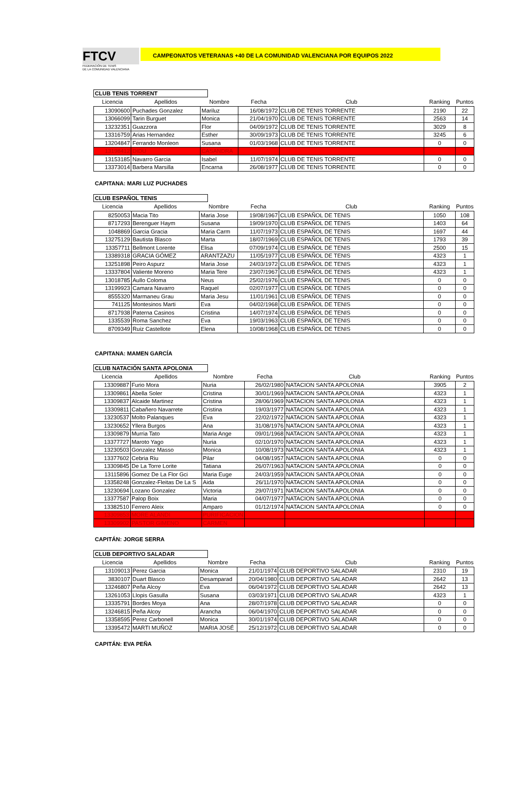FTCV
FEDERACIÓN DE TENIS
DE LA COMUNIDAD VALENCIANA
CAMPEONATOS VETERANAS +40 DE LA COMUNIDAD VALENCIANA POR EQUIPOS 2022
CLUB TENIS TORRENT
| Licencia | Apellidos | Nombre | Fecha | Club | Ranking | Puntos |
| --- | --- | --- | --- | --- | --- | --- |
| 13090600 | Puchades Gonzalez | Mariluz | 16/08/1972 | CLUB DE TENIS TORRENTE | 2190 | 22 |
| 13066099 | Tarin Burguet | Monica | 21/04/1970 | CLUB DE TENIS TORRENTE | 2563 | 14 |
| 13232351 | Guazzora | Flor | 04/09/1972 | CLUB DE TENIS TORRENTE | 3029 | 8 |
| 13316759 | Arias Hernandez | Esther | 30/09/1973 | CLUB DE TENIS TORRENTE | 3245 | 6 |
| 13204847 | Ferrando Monleon | Susana | 01/03/1968 | CLUB DE TENIS TORRENTE | 0 | 0 |
| 13198412 | DIDU | CASANDRA | | | | |
| 13153185 | Navarro Garcia | Isabel | 11/07/1974 | CLUB DE TENIS TORRENTE | 0 | 0 |
| 13373014 | Barbera Marsilla | Encarna | 26/08/1977 | CLUB DE TENIS TORRENTE | 0 | 0 |
CAPITANA: MARI LUZ PUCHADES
CLUB ESPAÑOL TENIS
| Licencia | Apellidos | Nombre | Fecha | Club | Ranking | Puntos |
| --- | --- | --- | --- | --- | --- | --- |
| 8250053 | Macia Tito | Maria Jose | 19/08/1967 | CLUB ESPAÑOL DE TENIS | 1050 | 108 |
| 8717293 | Berenguer Haym | Susana | 19/09/1970 | CLUB ESPAÑOL DE TENIS | 1403 | 64 |
| 1048869 | Garcia Gracia | Maria Carm | 11/07/1973 | CLUB ESPAÑOL DE TENIS | 1697 | 44 |
| 13275129 | Bautista Blasco | Marta | 18/07/1969 | CLUB ESPAÑOL DE TENIS | 1793 | 39 |
| 13357711 | Bellmont Lorente | Elisa | 07/09/1974 | CLUB ESPAÑOL DE TENIS | 2500 | 15 |
| 13389318 | GRACIA GÓMEZ | ARANTZAZU | 11/05/1977 | CLUB ESPAÑOL DE TENIS | 4323 | 1 |
| 13251898 | Peiro Aspurz | Maria Jose | 24/03/1972 | CLUB ESPAÑOL DE TENIS | 4323 | 1 |
| 13337804 | Valiente Moreno | Maria Tere | 23/07/1967 | CLUB ESPAÑOL DE TENIS | 4323 | 1 |
| 13018785 | Aullo Coloma | Neus | 25/02/1976 | CLUB ESPAÑOL DE TENIS | 0 | 0 |
| 13199923 | Camara Navarro | Raquel | 02/07/1977 | CLUB ESPAÑOL DE TENIS | 0 | 0 |
| 8555320 | Marmaneu Grau | Maria Jesu | 11/01/1961 | CLUB ESPAÑOL DE TENIS | 0 | 0 |
| 741125 | Montesinos Marti | Eva | 04/02/1968 | CLUB ESPAÑOL DE TENIS | 0 | 0 |
| 8717938 | Paterna Casinos | Cristina | 14/07/1974 | CLUB ESPAÑOL DE TENIS | 0 | 0 |
| 1335539 | Roma Sanchez | Eva | 19/03/1963 | CLUB ESPAÑOL DE TENIS | 0 | 0 |
| 8709349 | Ruiz Castellote | Elena | 10/08/1968 | CLUB ESPAÑOL DE TENIS | 0 | 0 |
CAPITANA: MAMEN GARCÍA
CLUB NATACIÓN SANTA APOLONIA
| Licencia | Apellidos | Nombre | Fecha | Club | Ranking | Puntos |
| --- | --- | --- | --- | --- | --- | --- |
| 13309887 | Furio Mora | Nuria | 26/02/1980 | NATACION SANTA APOLONIA | 3905 | 2 |
| 13309861 | Abella Soler | Cristina | 30/01/1969 | NATACION SANTA APOLONIA | 4323 | 1 |
| 13309837 | Alcaide Martinez | Cristina | 28/06/1969 | NATACION SANTA APOLONIA | 4323 | 1 |
| 13309811 | Cabañero Navarrete | Cristina | 19/03/1977 | NATACION SANTA APOLONIA | 4323 | 1 |
| 13230537 | Molto Palanques | Eva | 22/02/1972 | NATACION SANTA APOLONIA | 4323 | 1 |
| 13230652 | Yllera Burgos | Ana | 31/08/1976 | NATACION SANTA APOLONIA | 4323 | 1 |
| 13309879 | Murria Tato | Maria Ange | 09/01/1968 | NATACION SANTA APOLONIA | 4323 | 1 |
| 13377727 | Maroto Yago | Nuria | 02/10/1970 | NATACION SANTA APOLONIA | 4323 | 1 |
| 13230503 | Gonzalez Masso | Monica | 10/08/1973 | NATACION SANTA APOLONIA | 4323 | 1 |
| 13377602 | Cebria Riu | Pilar | 04/08/1957 | NATACION SANTA APOLONIA | 0 | 0 |
| 13309845 | De La Torre Lorite | Tatiana | 26/07/1963 | NATACION SANTA APOLONIA | 0 | 0 |
| 13115896 | Gomez De La Flor Gci | Maria Euge | 24/03/1959 | NATACION SANTA APOLONIA | 0 | 0 |
| 13358248 | Gonzalez-Fleitas De La S | Aida | 26/11/1970 | NATACION SANTA APOLONIA | 0 | 0 |
| 13230694 | Lozano Gonzalez | Victoria | 29/07/1971 | NATACION SANTA APOLONIA | 0 | 0 |
| 13377587 | Palop Boix | Maria | 04/07/1977 | NATACION SANTA APOLONIA | 0 | 0 |
| 13382510 | Ferrero Aleix | Amparo | 01/12/1974 | NATACION SANTA APOLONIA | 0 | 0 |
| 13309853 | MORE ALANDI | PURIFICACION | | | | |
| 13309902 | PASTOR GIMENO | CARMEN | | | | |
CAPITÁN: JORGE SERRA
CLUB DEPORTIVO SALADAR
| Licencia | Apellidos | Nombre | Fecha | Club | Ranking | Puntos |
| --- | --- | --- | --- | --- | --- | --- |
| 13109013 | Perez Garcia | Monica | 21/01/1974 | CLUB DEPORTIVO SALADAR | 2310 | 19 |
| 3830107 | Duart Blasco | Desamparad | 20/04/1980 | CLUB DEPORTIVO SALADAR | 2642 | 13 |
| 13246807 | Peña Alcoy | Eva | 06/04/1972 | CLUB DEPORTIVO SALADAR | 2642 | 13 |
| 13261053 | Llopis Gasulla | Susana | 03/03/1971 | CLUB DEPORTIVO SALADAR | 4323 | 1 |
| 13335791 | Bordes Moya | Ana | 28/07/1978 | CLUB DEPORTIVO SALADAR | 0 | 0 |
| 13246815 | Peña Alcoy | Arancha | 06/04/1970 | CLUB DEPORTIVO SALADAR | 0 | 0 |
| 13358595 | Perez Carbonell | Monica | 30/01/1974 | CLUB DEPORTIVO SALADAR | 0 | 0 |
| 13395472 | MARTI MUÑOZ | MARIA JOSÉ | 25/12/1972 | CLUB DEPORTIVO SALADAR | 0 | 0 |
CAPITÁN: EVA PEÑA